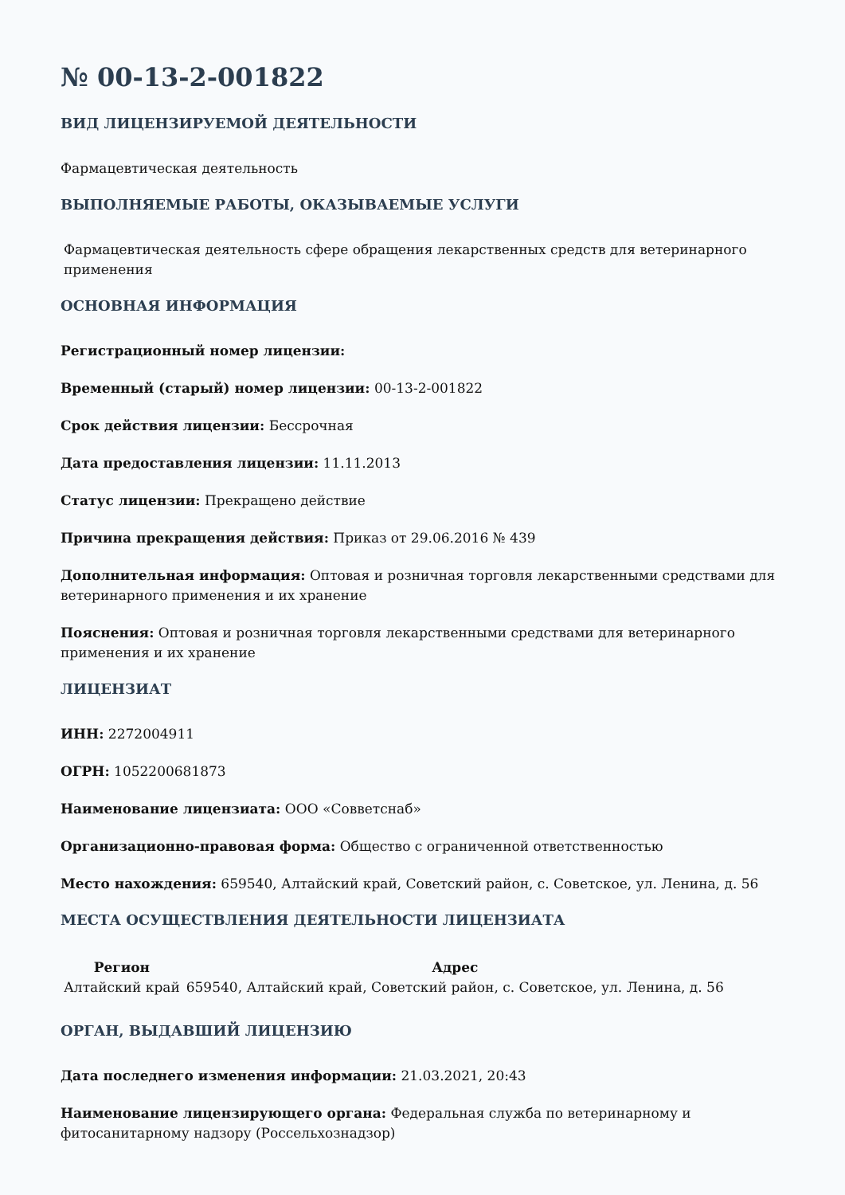№ 00-13-2-001822
ВИД ЛИЦЕНЗИРУЕМОЙ ДЕЯТЕЛЬНОСТИ
Фармацевтическая деятельность
ВЫПОЛНЯЕМЫЕ РАБОТЫ, ОКАЗЫВАЕМЫЕ УСЛУГИ
Фармацевтическая деятельность сфере обращения лекарственных средств для ветеринарного применения
ОСНОВНАЯ ИНФОРМАЦИЯ
Регистрационный номер лицензии:
Временный (старый) номер лицензии: 00-13-2-001822
Срок действия лицензии: Бессрочная
Дата предоставления лицензии: 11.11.2013
Статус лицензии: Прекращено действие
Причина прекращения действия: Приказ от 29.06.2016 № 439
Дополнительная информация: Оптовая и розничная торговля лекарственными средствами для ветеринарного применения и их хранение
Пояснения: Оптовая и розничная торговля лекарственными средствами для ветеринарного применения и их хранение
ЛИЦЕНЗИАТ
ИНН: 2272004911
ОГРН: 1052200681873
Наименование лицензиата: ООО «Совветснаб»
Организационно-правовая форма: Общество с ограниченной ответственностью
Место нахождения: 659540, Алтайский край, Советский район, с. Советское, ул. Ленина, д. 56
МЕСТА ОСУЩЕСТВЛЕНИЯ ДЕЯТЕЛЬНОСТИ ЛИЦЕНЗИАТА
| Регион | Адрес |
| --- | --- |
| Алтайский край | 659540, Алтайский край, Советский район, с. Советское, ул. Ленина, д. 56 |
ОРГАН, ВЫДАВШИЙ ЛИЦЕНЗИЮ
Дата последнего изменения информации: 21.03.2021, 20:43
Наименование лицензирующего органа: Федеральная служба по ветеринарному и фитосанитарному надзору (Россельхознадзор)